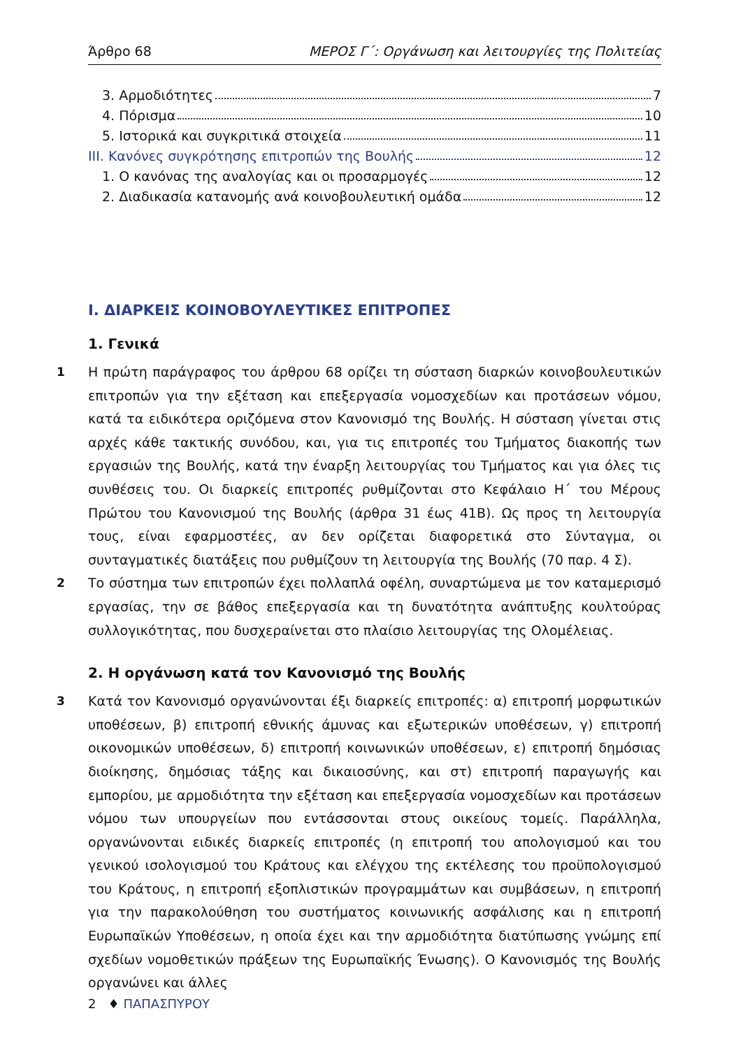Άρθρο 68 ΜΕΡΟΣ Γ΄: Οργάνωση και λειτουργίες της Πολιτείας
3. Αρμοδιότητες 7
4. Πόρισμα 10
5. Ιστορικά και συγκριτικά στοιχεία 11
ΙΙΙ. Κανόνες συγκρότησης επιτροπών της Βουλής 12
1. Ο κανόνας της αναλογίας και οι προσαρμογές 12
2. Διαδικασία κατανομής ανά κοινοβουλευτική ομάδα 12
Ι. ΔΙΑΡΚΕΙΣ ΚΟΙΝΟΒΟΥΛΕΥΤΙΚΕΣ ΕΠΙΤΡΟΠΕΣ
1. Γενικά
1 Η πρώτη παράγραφος του άρθρου 68 ορίζει τη σύσταση διαρκών κοινοβουλευτικών επιτροπών για την εξέταση και επεξεργασία νομοσχεδίων και προτάσεων νόμου, κατά τα ειδικότερα οριζόμενα στον Κανονισμό της Βουλής. Η σύσταση γίνεται στις αρχές κάθε τακτικής συνόδου, και, για τις επιτροπές του Τμήματος διακοπής των εργασιών της Βουλής, κατά την έναρξη λειτουργίας του Τμήματος και για όλες τις συνθέσεις του. Οι διαρκείς επιτροπές ρυθμίζονται στο Κεφάλαιο Η΄ του Μέρους Πρώτου του Κανονισμού της Βουλής (άρθρα 31 έως 41Β). Ως προς τη λειτουργία τους, είναι εφαρμοστέες, αν δεν ορίζεται διαφορετικά στο Σύνταγμα, οι συνταγματικές διατάξεις που ρυθμίζουν τη λειτουργία της Βουλής (70 παρ. 4 Σ).
2 Το σύστημα των επιτροπών έχει πολλαπλά οφέλη, συναρτώμενα με τον καταμερισμό εργασίας, την σε βάθος επεξεργασία και τη δυνατότητα ανάπτυξης κουλτούρας συλλογικότητας, που δυσχεραίνεται στο πλαίσιο λειτουργίας της Ολομέλειας.
2. Η οργάνωση κατά τον Κανονισμό της Βουλής
3 Κατά τον Κανονισμό οργανώνονται έξι διαρκείς επιτροπές: α) επιτροπή μορφωτικών υποθέσεων, β) επιτροπή εθνικής άμυνας και εξωτερικών υποθέσεων, γ) επιτροπή οικονομικών υποθέσεων, δ) επιτροπή κοινωνικών υποθέσεων, ε) επιτροπή δημόσιας διοίκησης, δημόσιας τάξης και δικαιοσύνης, και στ) επιτροπή παραγωγής και εμπορίου, με αρμοδιότητα την εξέταση και επεξεργασία νομοσχεδίων και προτάσεων νόμου των υπουργείων που εντάσσονται στους οικείους τομείς. Παράλληλα, οργανώνονται ειδικές διαρκείς επιτροπές (η επιτροπή του απολογισμού και του γενικού ισολογισμού του Κράτους και ελέγχου της εκτέλεσης του προϋπολογισμού του Κράτους, η επιτροπή εξοπλιστικών προγραμμάτων και συμβάσεων, η επιτροπή για την παρακολούθηση του συστήματος κοινωνικής ασφάλισης και η επιτροπή Ευρωπαϊκών Υποθέσεων, η οποία έχει και την αρμοδιότητα διατύπωσης γνώμης επί σχεδίων νομοθετικών πράξεων της Ευρωπαϊκής Ένωσης). Ο Κανονισμός της Βουλής οργανώνει και άλλες
2 ♦ ΠΑΠΑΣΠΥΡΟΥ